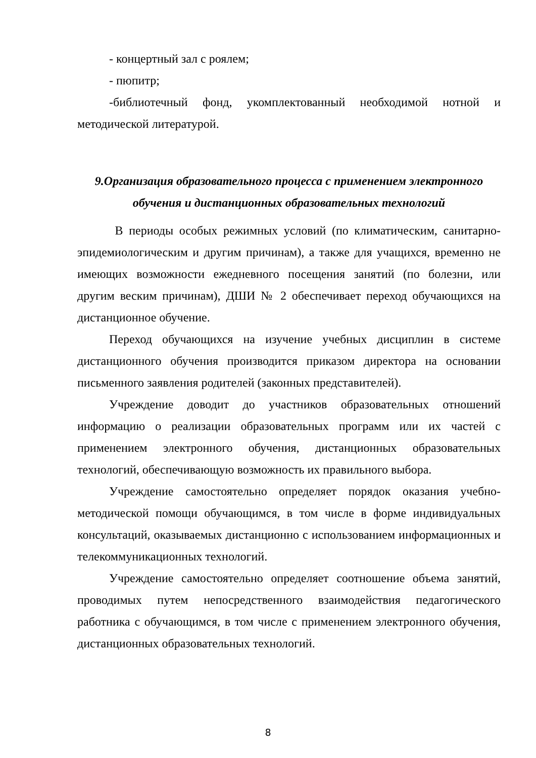- концертный зал с роялем;
- пюпитр;
-библиотечный фонд, укомплектованный необходимой нотной и методической литературой.
9.Организация образовательного процесса с применением электронного обучения и дистанционных образовательных технологий
В периоды особых режимных условий (по климатическим, санитарно-эпидемиологическим и другим причинам), а также для учащихся, временно не имеющих возможности ежедневного посещения занятий (по болезни, или другим веским причинам), ДШИ № 2 обеспечивает переход обучающихся на дистанционное обучение.
Переход обучающихся на изучение учебных дисциплин в системе дистанционного обучения производится приказом директора на основании письменного заявления родителей (законных представителей).
Учреждение доводит до участников образовательных отношений информацию о реализации образовательных программ или их частей с применением электронного обучения, дистанционных образовательных технологий, обеспечивающую возможность их правильного выбора.
Учреждение самостоятельно определяет порядок оказания учебно-методической помощи обучающимся, в том числе в форме индивидуальных консультаций, оказываемых дистанционно с использованием информационных и телекоммуникационных технологий.
Учреждение самостоятельно определяет соотношение объема занятий, проводимых путем непосредственного взаимодействия педагогического работника с обучающимся, в том числе с применением электронного обучения, дистанционных образовательных технологий.
8